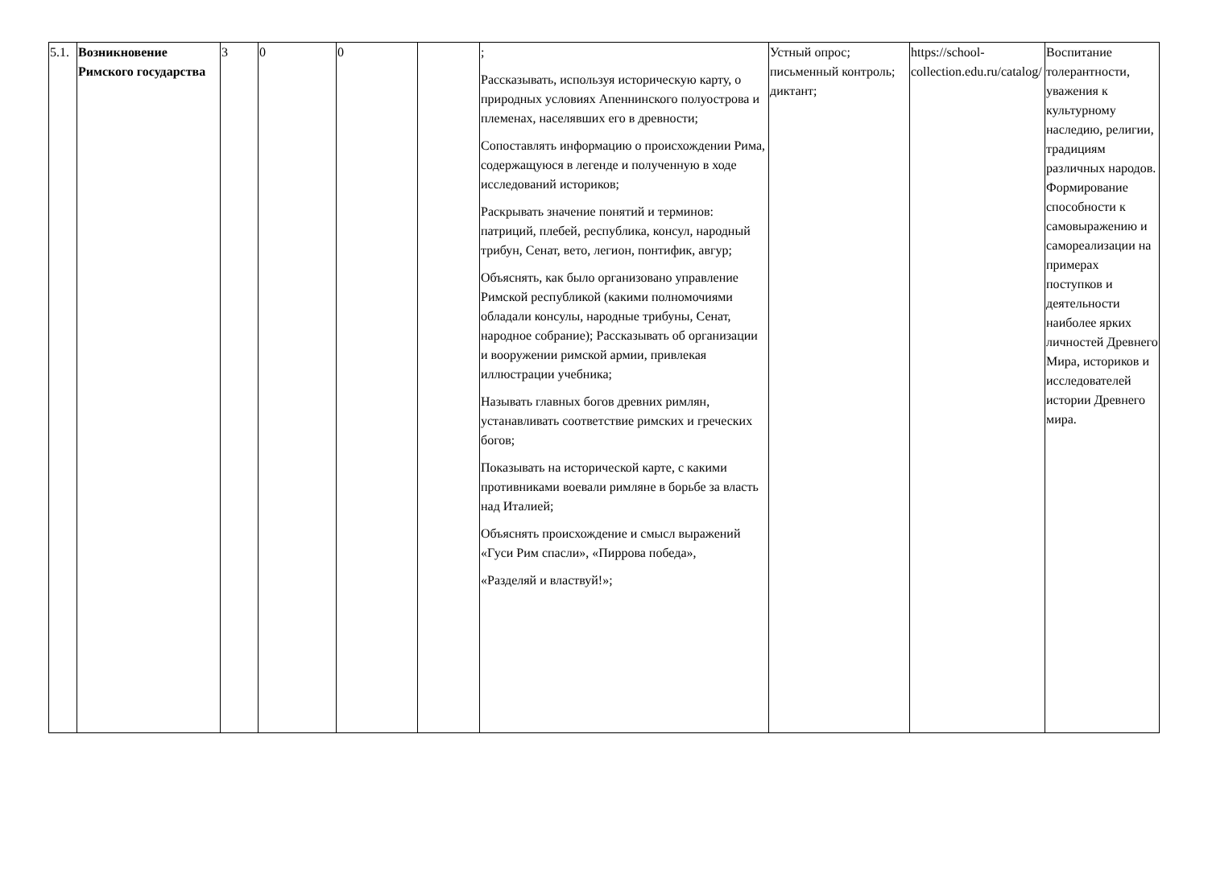| 5.1. | Возникновение Римского государства | 3 | 0 | 0 | | ; Рассказывать, используя историческую карту, о природных условиях Апеннинского полуострова и племенах, населявших его в древности; Сопоставлять информацию о происхождении Рима, содержащуюся в легенде и полученную в ходе исследований историков; Раскрывать значение понятий и терминов: патриций, плебей, республика, консул, народный трибун, Сенат, вето, легион, понтифик, авгур; Объяснять, как было организовано управление Римской республикой (какими полномочиями обладали консулы, народные трибуны, Сенат, народное собрание); Рассказывать об организации и вооружении римской армии, привлекая иллюстрации учебника; Называть главных богов древних римлян, устанавливать соответствие римских и греческих богов; Показывать на исторической карте, с какими противниками воевали римляне в борьбе за власть над Италией; Объяснять происхождение и смысл выражений «Гуси Рим спасли», «Пиррова победа», «Разделяй и властвуй!»; | Устный опрос; письменный контроль; диктант; | https://school-collection.edu.ru/catalog/ | Воспитание толерантности, уважения к культурному наследию, религии, традициям различных народов. Формирование способности к самовыражению и самореализации на примерах поступков и деятельности наиболее ярких личностей Древнего Мира, историков и исследователей истории Древнего мира. |